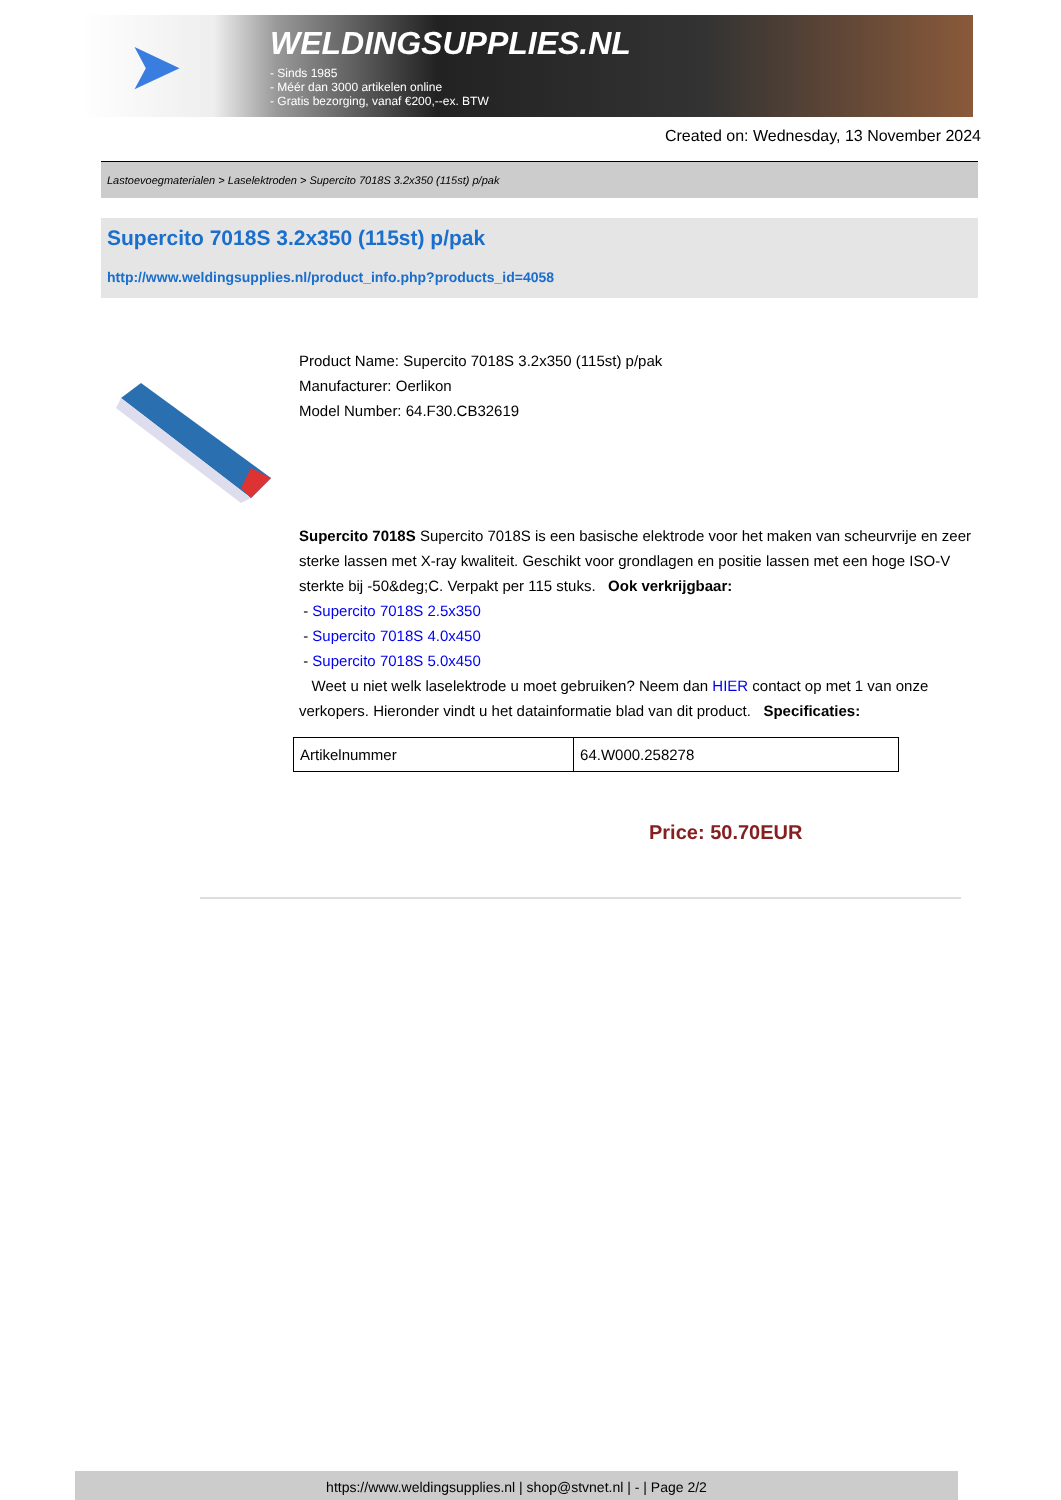➤
WELDINGSUPPLIES.NL
- Sinds 1985
- Méér dan 3000 artikelen online
- Gratis bezorging, vanaf €200,--ex. BTW
Created on: Wednesday, 13 November 2024
Lastoevoegmaterialen > Laselektroden > Supercito 7018S 3.2x350 (115st) p/pak
Supercito 7018S 3.2x350 (115st) p/pak
http://www.weldingsupplies.nl/product_info.php?products_id=4058
Product Name: Supercito 7018S 3.2x350 (115st) p/pak
Manufacturer: Oerlikon
Model Number: 64.F30.CB32619
Supercito 7018S Supercito 7018S is een basische elektrode voor het maken van scheurvrije en zeer sterke lassen met X-ray kwaliteit. Geschikt voor grondlagen en positie lassen met een hoge ISO-V sterkte bij -50&deg;C. Verpakt per 115 stuks. Ook verkrijgbaar:
- Supercito 7018S 2.5x350
- Supercito 7018S 4.0x450
- Supercito 7018S 5.0x450
Weet u niet welk laselektrode u moet gebruiken? Neem dan HIER contact op met 1 van onze verkopers. Hieronder vindt u het datainformatie blad van dit product. Specificaties:
| Artikelnummer | 64.W000.258278 |
Price: 50.70EUR
https://www.weldingsupplies.nl | shop@stvnet.nl | - | Page 2/2